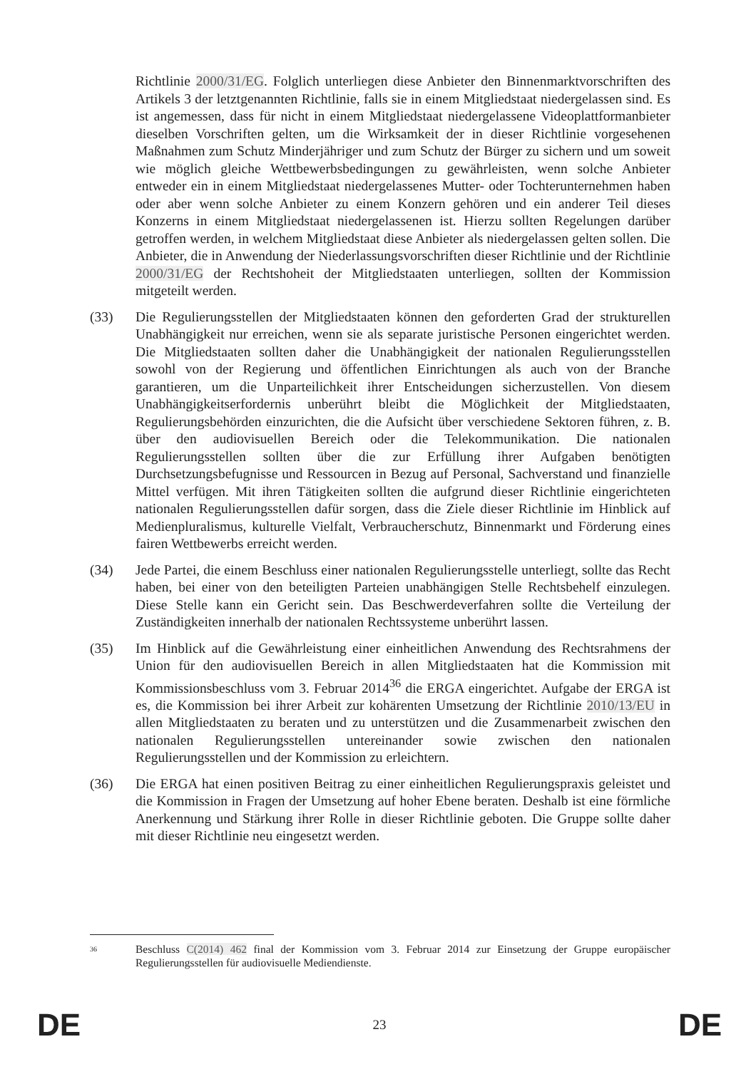Richtlinie 2000/31/EG. Folglich unterliegen diese Anbieter den Binnenmarktvorschriften des Artikels 3 der letztgenannten Richtlinie, falls sie in einem Mitgliedstaat niedergelassen sind. Es ist angemessen, dass für nicht in einem Mitgliedstaat niedergelassene Videoplattformanbieter dieselben Vorschriften gelten, um die Wirksamkeit der in dieser Richtlinie vorgesehenen Maßnahmen zum Schutz Minderjähriger und zum Schutz der Bürger zu sichern und um soweit wie möglich gleiche Wettbewerbsbedingungen zu gewährleisten, wenn solche Anbieter entweder ein in einem Mitgliedstaat niedergelassenes Mutter- oder Tochterunternehmen haben oder aber wenn solche Anbieter zu einem Konzern gehören und ein anderer Teil dieses Konzerns in einem Mitgliedstaat niedergelassenen ist. Hierzu sollten Regelungen darüber getroffen werden, in welchem Mitgliedstaat diese Anbieter als niedergelassen gelten sollen. Die Anbieter, die in Anwendung der Niederlassungsvorschriften dieser Richtlinie und der Richtlinie 2000/31/EG der Rechtshoheit der Mitgliedstaaten unterliegen, sollten der Kommission mitgeteilt werden.
(33) Die Regulierungsstellen der Mitgliedstaaten können den geforderten Grad der strukturellen Unabhängigkeit nur erreichen, wenn sie als separate juristische Personen eingerichtet werden. Die Mitgliedstaaten sollten daher die Unabhängigkeit der nationalen Regulierungsstellen sowohl von der Regierung und öffentlichen Einrichtungen als auch von der Branche garantieren, um die Unparteilichkeit ihrer Entscheidungen sicherzustellen. Von diesem Unabhängigkeitserfordernis unberührt bleibt die Möglichkeit der Mitgliedstaaten, Regulierungsbehörden einzurichten, die die Aufsicht über verschiedene Sektoren führen, z. B. über den audiovisuellen Bereich oder die Telekommunikation. Die nationalen Regulierungsstellen sollten über die zur Erfüllung ihrer Aufgaben benötigten Durchsetzungsbefugnisse und Ressourcen in Bezug auf Personal, Sachverstand und finanzielle Mittel verfügen. Mit ihren Tätigkeiten sollten die aufgrund dieser Richtlinie eingerichteten nationalen Regulierungsstellen dafür sorgen, dass die Ziele dieser Richtlinie im Hinblick auf Medienpluralismus, kulturelle Vielfalt, Verbraucherschutz, Binnenmarkt und Förderung eines fairen Wettbewerbs erreicht werden.
(34) Jede Partei, die einem Beschluss einer nationalen Regulierungsstelle unterliegt, sollte das Recht haben, bei einer von den beteiligten Parteien unabhängigen Stelle Rechtsbehelf einzulegen. Diese Stelle kann ein Gericht sein. Das Beschwerdeverfahren sollte die Verteilung der Zuständigkeiten innerhalb der nationalen Rechtssysteme unberührt lassen.
(35) Im Hinblick auf die Gewährleistung einer einheitlichen Anwendung des Rechtsrahmens der Union für den audiovisuellen Bereich in allen Mitgliedstaaten hat die Kommission mit Kommissionsbeschluss vom 3. Februar 2014<sup>36</sup> die ERGA eingerichtet. Aufgabe der ERGA ist es, die Kommission bei ihrer Arbeit zur kohärenten Umsetzung der Richtlinie 2010/13/EU in allen Mitgliedstaaten zu beraten und zu unterstützen und die Zusammenarbeit zwischen den nationalen Regulierungsstellen untereinander sowie zwischen den nationalen Regulierungsstellen und der Kommission zu erleichtern.
(36) Die ERGA hat einen positiven Beitrag zu einer einheitlichen Regulierungspraxis geleistet und die Kommission in Fragen der Umsetzung auf hoher Ebene beraten. Deshalb ist eine förmliche Anerkennung und Stärkung ihrer Rolle in dieser Richtlinie geboten. Die Gruppe sollte daher mit dieser Richtlinie neu eingesetzt werden.
36
Beschluss C(2014) 462 final der Kommission vom 3. Februar 2014 zur Einsetzung der Gruppe europäischer Regulierungsstellen für audiovisuelle Mediendienste.
DE 23 DE